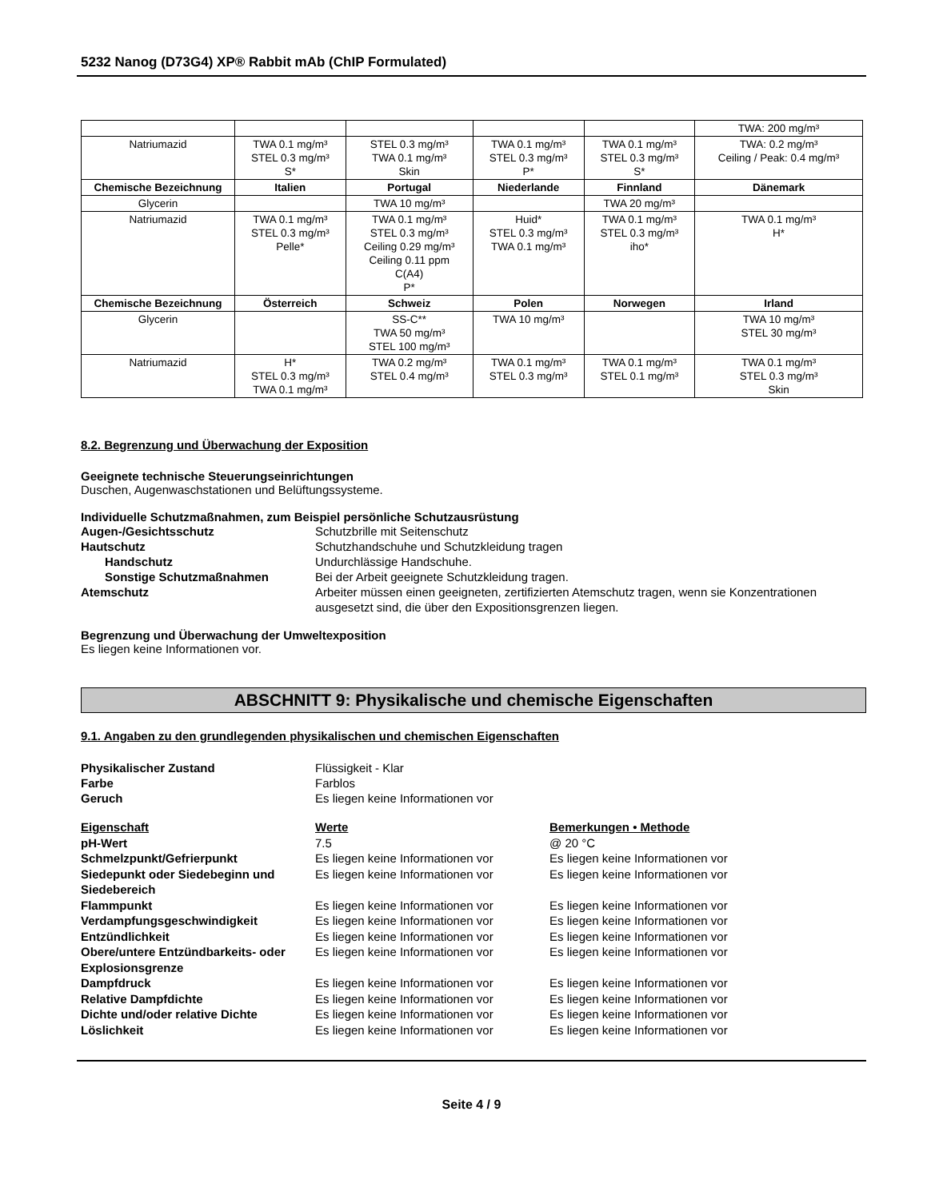5232 Nanog (D73G4) XP® Rabbit mAb (ChIP Formulated)
| | | | | | TWA: 200 mg/m³ |
| Natriumazid | TWA 0.1 mg/m³ STEL 0.3 mg/m³ S* | STEL 0.3 mg/m³ TWA 0.1 mg/m³ Skin | TWA 0.1 mg/m³ STEL 0.3 mg/m³ P* | TWA 0.1 mg/m³ STEL 0.3 mg/m³ S* | TWA: 0.2 mg/m³ Ceiling / Peak: 0.4 mg/m³ |
| Chemische Bezeichnung | Italien | Portugal | Niederlande | Finnland | Dänemark |
| Glycerin | | TWA 10 mg/m³ | | TWA 20 mg/m³ | |
| Natriumazid | TWA 0.1 mg/m³ STEL 0.3 mg/m³ Pelle* | TWA 0.1 mg/m³ STEL 0.3 mg/m³ Ceiling 0.29 mg/m³ Ceiling 0.11 ppm C(A4) P* | Huid* STEL 0.3 mg/m³ TWA 0.1 mg/m³ | TWA 0.1 mg/m³ STEL 0.3 mg/m³ iho* | TWA 0.1 mg/m³ H* |
| Chemische Bezeichnung | Österreich | Schweiz | Polen | Norwegen | Irland |
| Glycerin | | SS-C** TWA 50 mg/m³ STEL 100 mg/m³ | TWA 10 mg/m³ | | TWA 10 mg/m³ STEL 30 mg/m³ |
| Natriumazid | H* STEL 0.3 mg/m³ TWA 0.1 mg/m³ | TWA 0.2 mg/m³ STEL 0.4 mg/m³ | TWA 0.1 mg/m³ STEL 0.3 mg/m³ | TWA 0.1 mg/m³ STEL 0.1 mg/m³ | TWA 0.1 mg/m³ STEL 0.3 mg/m³ Skin |
8.2. Begrenzung und Überwachung der Exposition
Geeignete technische Steuerungseinrichtungen
Duschen, Augenwaschstationen und Belüftungssysteme.
Individuelle Schutzmaßnahmen, zum Beispiel persönliche Schutzausrüstung
Augen-/Gesichtsschutz
Schutzbrille mit Seitenschutz
Hautschutz
Schutzhandschuhe und Schutzkleidung tragen
Handschutz
Undurchlässige Handschuhe.
Sonstige Schutzmaßnahmen
Bei der Arbeit geeignete Schutzkleidung tragen.
Atemschutz
Arbeiter müssen einen geeigneten, zertifizierten Atemschutz tragen, wenn sie Konzentrationen ausgesetzt sind, die über den Expositionsgrenzen liegen.
Begrenzung und Überwachung der Umweltexposition
Es liegen keine Informationen vor.
ABSCHNITT 9: Physikalische und chemische Eigenschaften
9.1. Angaben zu den grundlegenden physikalischen und chemischen Eigenschaften
Physikalischer Zustand
Flüssigkeit - Klar
Farbe
Farblos
Geruch
Es liegen keine Informationen vor
Eigenschaft
Werte
Bemerkungen • Methode
pH-Wert
7.5
@ 20 °C
Schmelzpunkt/Gefrierpunkt
Es liegen keine Informationen vor
Es liegen keine Informationen vor
Siedepunkt oder Siedebeginn und Siedebereich
Es liegen keine Informationen vor
Es liegen keine Informationen vor
Flammpunkt
Es liegen keine Informationen vor
Es liegen keine Informationen vor
Verdampfungsgeschwindigkeit
Es liegen keine Informationen vor
Es liegen keine Informationen vor
Entzündlichkeit
Es liegen keine Informationen vor
Es liegen keine Informationen vor
Obere/untere Entzündbarkeits- oder Explosionsgrenze
Es liegen keine Informationen vor
Es liegen keine Informationen vor
Dampfdruck
Es liegen keine Informationen vor
Es liegen keine Informationen vor
Relative Dampfdichte
Es liegen keine Informationen vor
Es liegen keine Informationen vor
Dichte und/oder relative Dichte
Es liegen keine Informationen vor
Es liegen keine Informationen vor
Löslichkeit
Es liegen keine Informationen vor
Es liegen keine Informationen vor
Seite 4 / 9